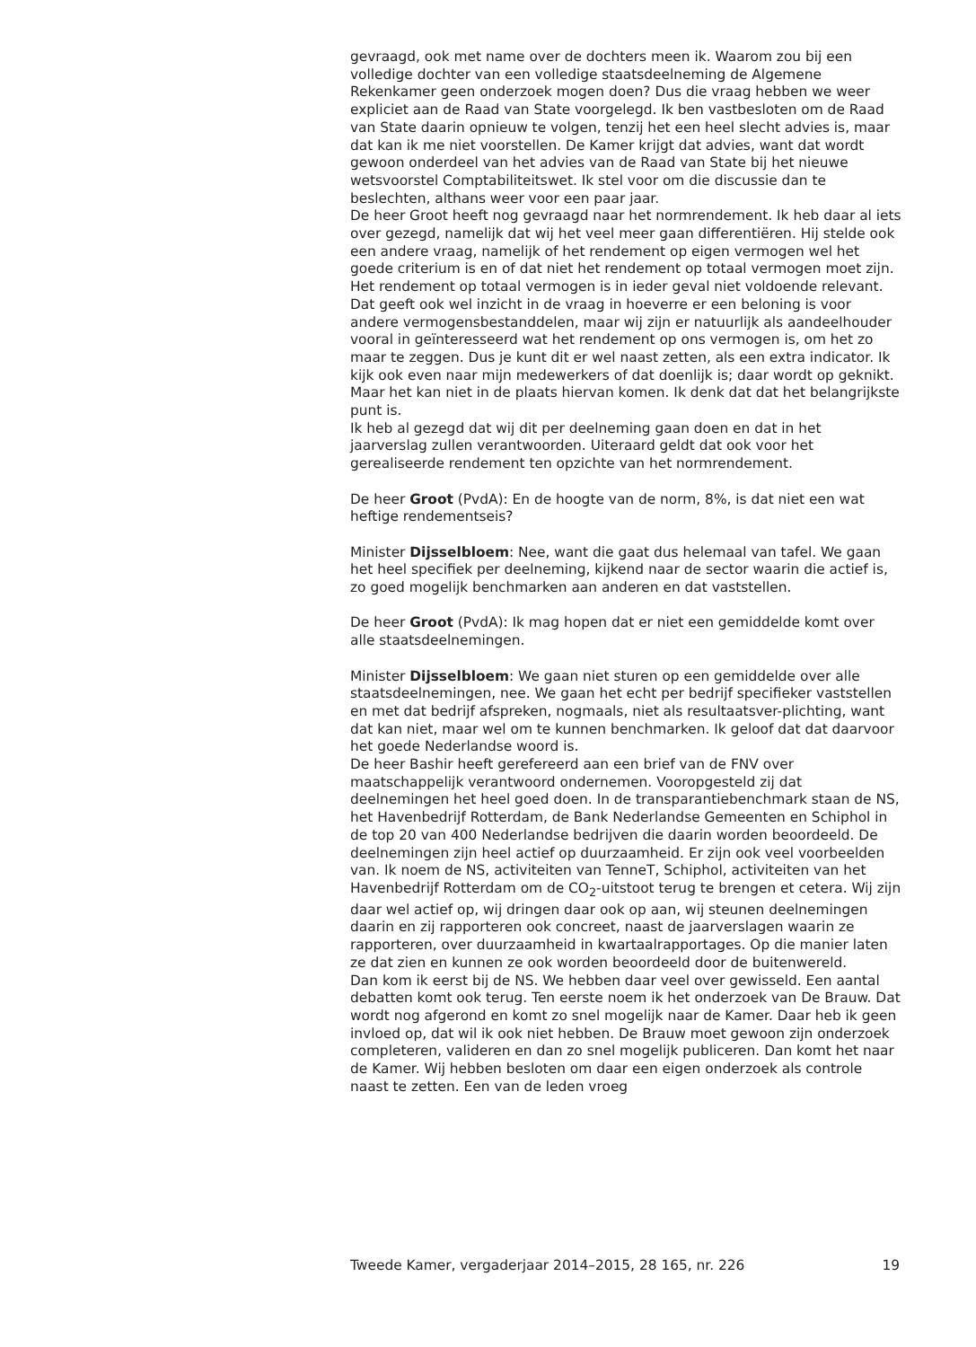gevraagd, ook met name over de dochters meen ik. Waarom zou bij een volledige dochter van een volledige staatsdeelneming de Algemene Rekenkamer geen onderzoek mogen doen? Dus die vraag hebben we weer expliciet aan de Raad van State voorgelegd. Ik ben vastbesloten om de Raad van State daarin opnieuw te volgen, tenzij het een heel slecht advies is, maar dat kan ik me niet voorstellen. De Kamer krijgt dat advies, want dat wordt gewoon onderdeel van het advies van de Raad van State bij het nieuwe wetsvoorstel Comptabiliteitswet. Ik stel voor om die discussie dan te beslechten, althans weer voor een paar jaar.
De heer Groot heeft nog gevraagd naar het normrendement. Ik heb daar al iets over gezegd, namelijk dat wij het veel meer gaan differentiëren. Hij stelde ook een andere vraag, namelijk of het rendement op eigen vermogen wel het goede criterium is en of dat niet het rendement op totaal vermogen moet zijn. Het rendement op totaal vermogen is in ieder geval niet voldoende relevant. Dat geeft ook wel inzicht in de vraag in hoeverre er een beloning is voor andere vermogensbestanddelen, maar wij zijn er natuurlijk als aandeelhouder vooral in geïnteresseerd wat het rendement op ons vermogen is, om het zo maar te zeggen. Dus je kunt dit er wel naast zetten, als een extra indicator. Ik kijk ook even naar mijn medewerkers of dat doenlijk is; daar wordt op geknikt. Maar het kan niet in de plaats hiervan komen. Ik denk dat dat het belangrijkste punt is.
Ik heb al gezegd dat wij dit per deelneming gaan doen en dat in het jaarverslag zullen verantwoorden. Uiteraard geldt dat ook voor het gerealiseerde rendement ten opzichte van het normrendement.
De heer Groot (PvdA): En de hoogte van de norm, 8%, is dat niet een wat heftige rendementseis?
Minister Dijsselbloem: Nee, want die gaat dus helemaal van tafel. We gaan het heel specifiek per deelneming, kijkend naar de sector waarin die actief is, zo goed mogelijk benchmarken aan anderen en dat vaststellen.
De heer Groot (PvdA): Ik mag hopen dat er niet een gemiddelde komt over alle staatsdeelnemingen.
Minister Dijsselbloem: We gaan niet sturen op een gemiddelde over alle staatsdeelnemingen, nee. We gaan het echt per bedrijf specifieker vaststellen en met dat bedrijf afspreken, nogmaals, niet als resultaatsver-plichting, want dat kan niet, maar wel om te kunnen benchmarken. Ik geloof dat dat daarvoor het goede Nederlandse woord is.
De heer Bashir heeft gerefereerd aan een brief van de FNV over maatschappelijk verantwoord ondernemen. Vooropgesteld zij dat deelnemingen het heel goed doen. In de transparantiebenchmark staan de NS, het Havenbedrijf Rotterdam, de Bank Nederlandse Gemeenten en Schiphol in de top 20 van 400 Nederlandse bedrijven die daarin worden beoordeeld. De deelnemingen zijn heel actief op duurzaamheid. Er zijn ook veel voorbeelden van. Ik noem de NS, activiteiten van TenneT, Schiphol, activiteiten van het Havenbedrijf Rotterdam om de CO<sub>2</sub>-uitstoot terug te brengen et cetera. Wij zijn daar wel actief op, wij dringen daar ook op aan, wij steunen deelnemingen daarin en zij rapporteren ook concreet, naast de jaarverslagen waarin ze rapporteren, over duurzaamheid in kwartaalrapportages. Op die manier laten ze dat zien en kunnen ze ook worden beoordeeld door de buitenwereld.
Dan kom ik eerst bij de NS. We hebben daar veel over gewisseld. Een aantal debatten komt ook terug. Ten eerste noem ik het onderzoek van De Brauw. Dat wordt nog afgerond en komt zo snel mogelijk naar de Kamer. Daar heb ik geen invloed op, dat wil ik ook niet hebben. De Brauw moet gewoon zijn onderzoek completeren, valideren en dan zo snel mogelijk publiceren. Dan komt het naar de Kamer. Wij hebben besloten om daar een eigen onderzoek als controle naast te zetten. Een van de leden vroeg
Tweede Kamer, vergaderjaar 2014–2015, 28 165, nr. 226 19